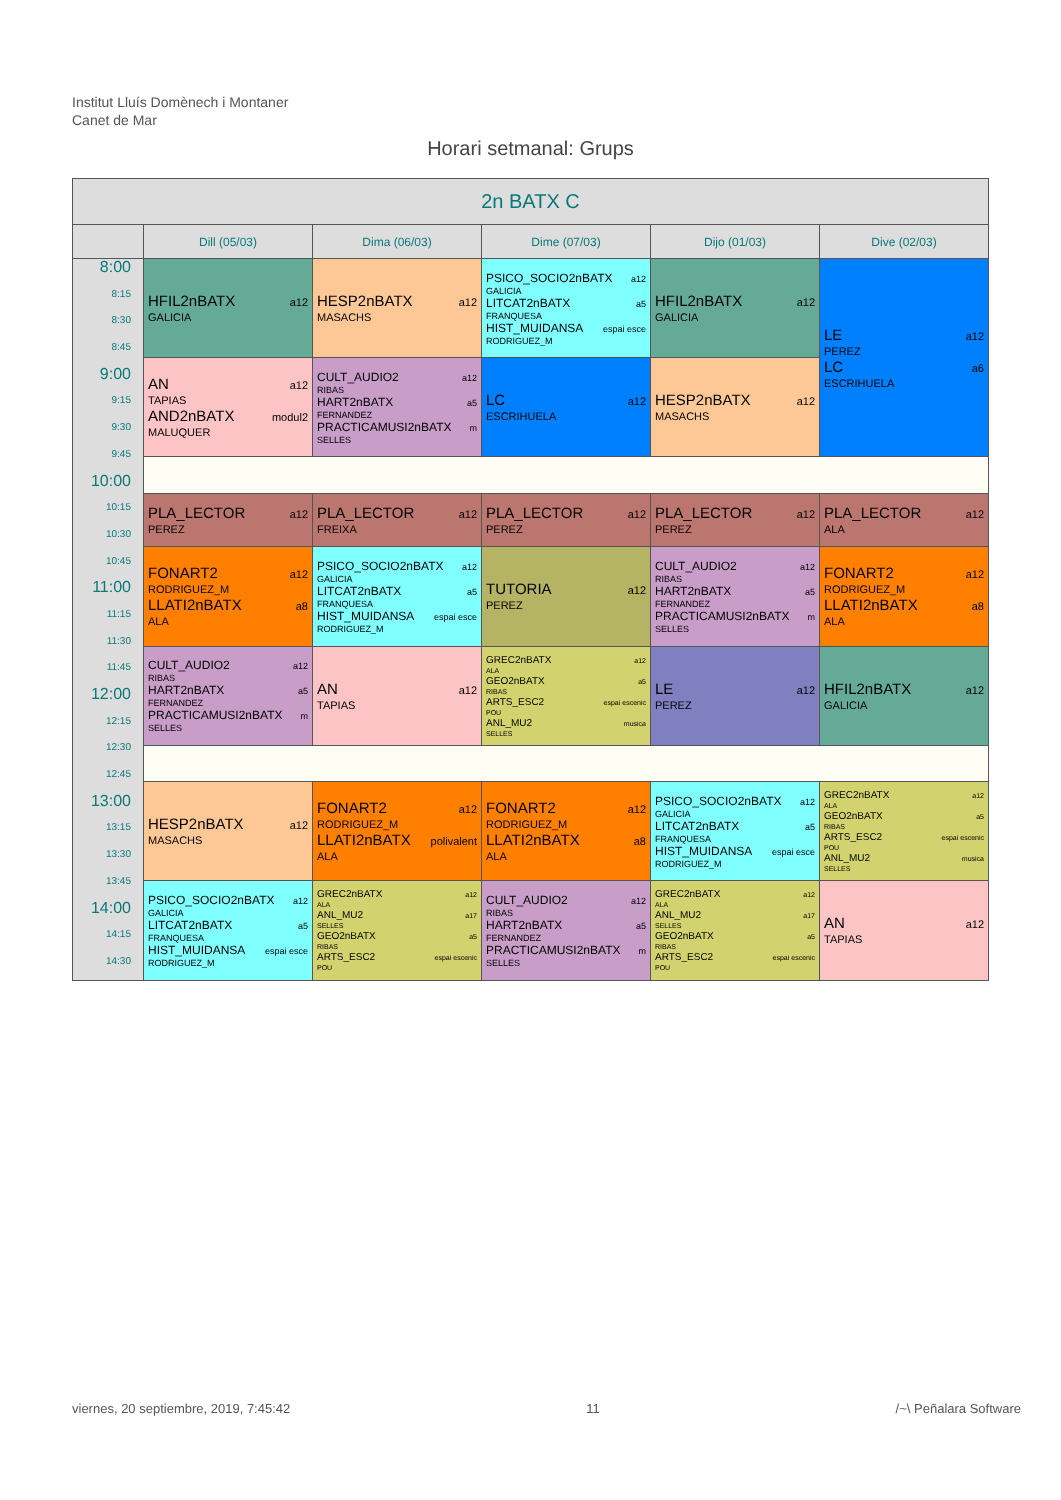Institut Lluís Domènech i Montaner
Canet de Mar
Horari setmanal: Grups
| 2n BATX C | | | | | |
| --- | --- | --- | --- | --- | --- |
| | Dill (05/03) | Dima (06/03) | Dime (07/03) | Dijo (01/03) | Dive (02/03) |
| 8:00 8:15 8:30 8:45 9:00 9:15 9:30 9:45 10:00 10:15 10:30 10:45 11:00 11:15 11:30 11:45 12:00 12:15 12:30 12:45 13:00 13:15 13:30 13:45 14:00 14:15 14:30 | HFIL2nBATX a12 GALICIA | HESP2nBATX a12 MASACHS | PSICO_SOCIO2nBATX a12 GALICIA LITCAT2nBATX a5 FRANQUESA HIST_MUIDANSA espai esce RODRIGUEZ_M | HFIL2nBATX a12 GALICIA | LE a12 PEREZ LC a6 ESCRIHUELA |
| | AN a12 TAPIAS AND2nBATX modul2 MALUQUER | CULT_AUDIO2 a12 RIBAS HART2nBATX a5 FERNANDEZ PRACTICAMUSI2nBATX m SELLES | LC a12 ESCRIHUELA | HESP2nBATX a12 MASACHS | |
| | PLA_LECTOR a12 PEREZ | PLA_LECTOR a12 FREIXA | PLA_LECTOR a12 PEREZ | PLA_LECTOR a12 PEREZ | PLA_LECTOR a12 ALA |
| | FONART2 a12 RODRIGUEZ_M LLATI2nBATX a8 ALA | PSICO_SOCIO2nBATX a12 GALICIA LITCAT2nBATX a5 FRANQUESA HIST_MUIDANSA espai esce RODRIGUEZ_M | TUTORIA a12 PEREZ | CULT_AUDIO2 a12 RIBAS HART2nBATX a5 FERNANDEZ PRACTICAMUSI2nBATX m SELLES | FONART2 a12 RODRIGUEZ_M LLATI2nBATX a8 ALA |
| | CULT_AUDIO2 a12 RIBAS HART2nBATX a5 FERNANDEZ PRACTICAMUSI2nBATX m SELLES | AN a12 TAPIAS | GREC2nBATX a12 ALA GEO2nBATX a5 RIBAS ARTS_ESC2 espai escenic POU ANL_MU2 musica SELLES | LE a12 PEREZ | HFIL2nBATX a12 GALICIA |
| | HESP2nBATX a12 MASACHS | FONART2 a12 RODRIGUEZ_M LLATI2nBATX polivalent ALA | FONART2 a12 RODRIGUEZ_M LLATI2nBATX a8 ALA | PSICO_SOCIO2nBATX a12 GALICIA LITCAT2nBATX a5 FRANQUESA HIST_MUIDANSA espai esce RODRIGUEZ_M | GREC2nBATX a12 ALA GEO2nBATX a5 RIBAS ARTS_ESC2 espai escenic POU ANL_MU2 musica SELLES |
| | PSICO_SOCIO2nBATX a12 GALICIA LITCAT2nBATX a5 FRANQUESA HIST_MUIDANSA espai esce RODRIGUEZ_M | GREC2nBATX a12 ALA ANL_MU2 a17 SELLES GEO2nBATX a5 RIBAS ARTS_ESC2 espai escenic POU | CULT_AUDIO2 a12 RIBAS HART2nBATX a5 FERNANDEZ PRACTICAMUSI2nBATX m SELLES | GREC2nBATX a12 ALA ANL_MU2 a17 SELLES GEO2nBATX a5 RIBAS ARTS_ESC2 espai escenic POU | AN a12 TAPIAS |
viernes, 20 septiembre, 2019, 7:45:42 11 /~\ Peñalara Software